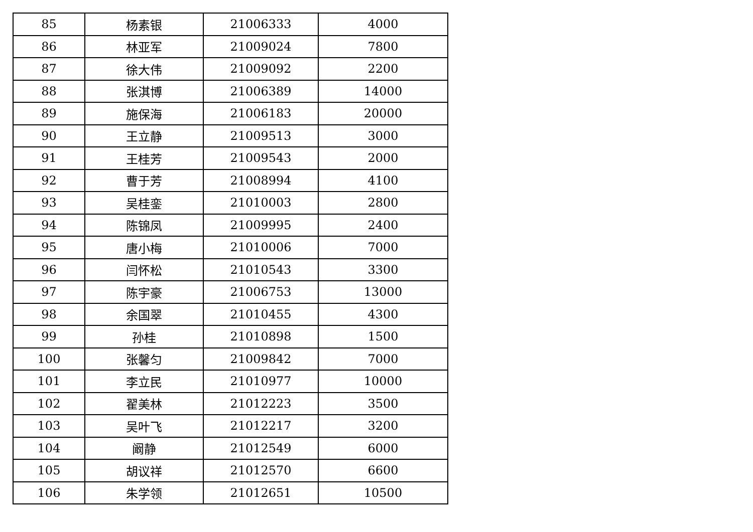| 85 | 杨素银 | 21006333 | 4000 |
| 86 | 林亚军 | 21009024 | 7800 |
| 87 | 徐大伟 | 21009092 | 2200 |
| 88 | 张淇博 | 21006389 | 14000 |
| 89 | 施保海 | 21006183 | 20000 |
| 90 | 王立静 | 21009513 | 3000 |
| 91 | 王桂芳 | 21009543 | 2000 |
| 92 | 曹于芳 | 21008994 | 4100 |
| 93 | 吴桂銮 | 21010003 | 2800 |
| 94 | 陈锦凤 | 21009995 | 2400 |
| 95 | 唐小梅 | 21010006 | 7000 |
| 96 | 闫怀松 | 21010543 | 3300 |
| 97 | 陈宇豪 | 21006753 | 13000 |
| 98 | 余国翠 | 21010455 | 4300 |
| 99 | 孙桂 | 21010898 | 1500 |
| 100 | 张馨匀 | 21009842 | 7000 |
| 101 | 李立民 | 21010977 | 10000 |
| 102 | 翟美林 | 21012223 | 3500 |
| 103 | 吴叶飞 | 21012217 | 3200 |
| 104 | 阚静 | 21012549 | 6000 |
| 105 | 胡议祥 | 21012570 | 6600 |
| 106 | 朱学领 | 21012651 | 10500 |